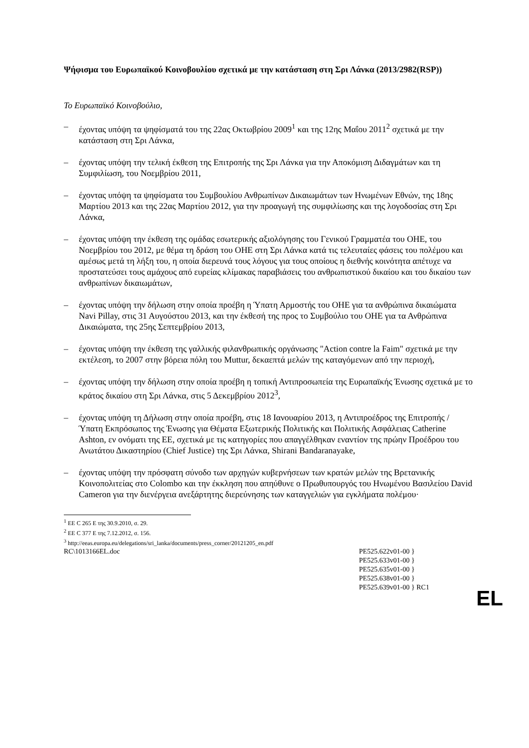Ψήφισμα του Ευρωπαϊκού Κοινοβουλίου σχετικά με την κατάσταση στη Σρι Λάνκα (2013/2982(RSP))
Το Ευρωπαϊκό Κοινοβούλιο,
– έχοντας υπόψη τα ψηφίσματά του της 22ας Οκτωβρίου 2009<sup>1</sup> και της 12ης Μαΐου 2011<sup>2</sup> σχετικά με την κατάσταση στη Σρι Λάνκα,
– έχοντας υπόψη την τελική έκθεση της Επιτροπής της Σρι Λάνκα για την Αποκόμιση Διδαγμάτων και τη Συμφιλίωση, του Νοεμβρίου 2011,
– έχοντας υπόψη τα ψηφίσματα του Συμβουλίου Ανθρωπίνων Δικαιωμάτων των Ηνωμένων Εθνών, της 18ης Μαρτίου 2013 και της 22ας Μαρτίου 2012, για την προαγωγή της συμφιλίωσης και της λογοδοσίας στη Σρι Λάνκα,
– έχοντας υπόψη την έκθεση της ομάδας εσωτερικής αξιολόγησης του Γενικού Γραμματέα του ΟΗΕ, του Νοεμβρίου του 2012, με θέμα τη δράση του ΟΗΕ στη Σρι Λάνκα κατά τις τελευταίες φάσεις του πολέμου και αμέσως μετά τη λήξη του, η οποία διερευνά τους λόγους για τους οποίους η διεθνής κοινότητα απέτυχε να προστατεύσει τους αμάχους από ευρείας κλίμακας παραβιάσεις του ανθρωπιστικού δικαίου και του δικαίου των ανθρωπίνων δικαιωμάτων,
– έχοντας υπόψη την δήλωση στην οποία προέβη η Ύπατη Αρμοστής του ΟΗΕ για τα ανθρώπινα δικαιώματα Navi Pillay, στις 31 Αυγούστου 2013, και την έκθεσή της προς το Συμβούλιο του ΟΗΕ για τα Ανθρώπινα Δικαιώματα, της 25ης Σεπτεμβρίου 2013,
– έχοντας υπόψη την έκθεση της γαλλικής φιλανθρωπικής οργάνωσης "Action contre la Faim" σχετικά με την εκτέλεση, το 2007 στην βόρεια πόλη του Muttur, δεκαεπτά μελών της καταγόμενων από την περιοχή,
– έχοντας υπόψη την δήλωση στην οποία προέβη η τοπική Αντιπροσωπεία της Ευρωπαϊκής Ένωσης σχετικά με το κράτος δικαίου στη Σρι Λάνκα, στις 5 Δεκεμβρίου 2012<sup>3</sup>,
– έχοντας υπόψη τη Δήλωση στην οποία προέβη, στις 18 Ιανουαρίου 2013, η Αντιπροέδρος της Επιτροπής / Ύπατη Εκπρόσωπος της Ένωσης για Θέματα Εξωτερικής Πολιτικής και Πολιτικής Ασφάλειας Catherine Ashton, εν ονόματι της ΕΕ, σχετικά με τις κατηγορίες που απαγγέλθηκαν εναντίον της πρώην Προέδρου του Ανωτάτου Δικαστηρίου (Chief Justice) της Σρι Λάνκα, Shirani Bandaranayake,
– έχοντας υπόψη την πρόσφατη σύνοδο των αρχηγών κυβερνήσεων των κρατών μελών της Βρετανικής Κοινοπολιτείας στο Colombo και την έκκληση που απηύθυνε ο Πρωθυπουργός του Ηνωμένου Βασιλείου David Cameron για την διενέργεια ανεξάρτητης διερεύνησης των καταγγελιών για εγκλήματα πολέμου·
<sup>1</sup> EE C 265 E της 30.9.2010, σ. 29.
<sup>2</sup> EE C 377 E της 7.12.2012, σ. 156.
<sup>3</sup> http://eeas.europa.eu/delegations/sri_lanka/documents/press_corner/20121205_en.pdf
RC\1013166EL.doc PE525.622v01-00 }
PE525.633v01-00 }
PE525.635v01-00 }
PE525.638v01-00 }
PE525.639v01-00 } RC1
EL